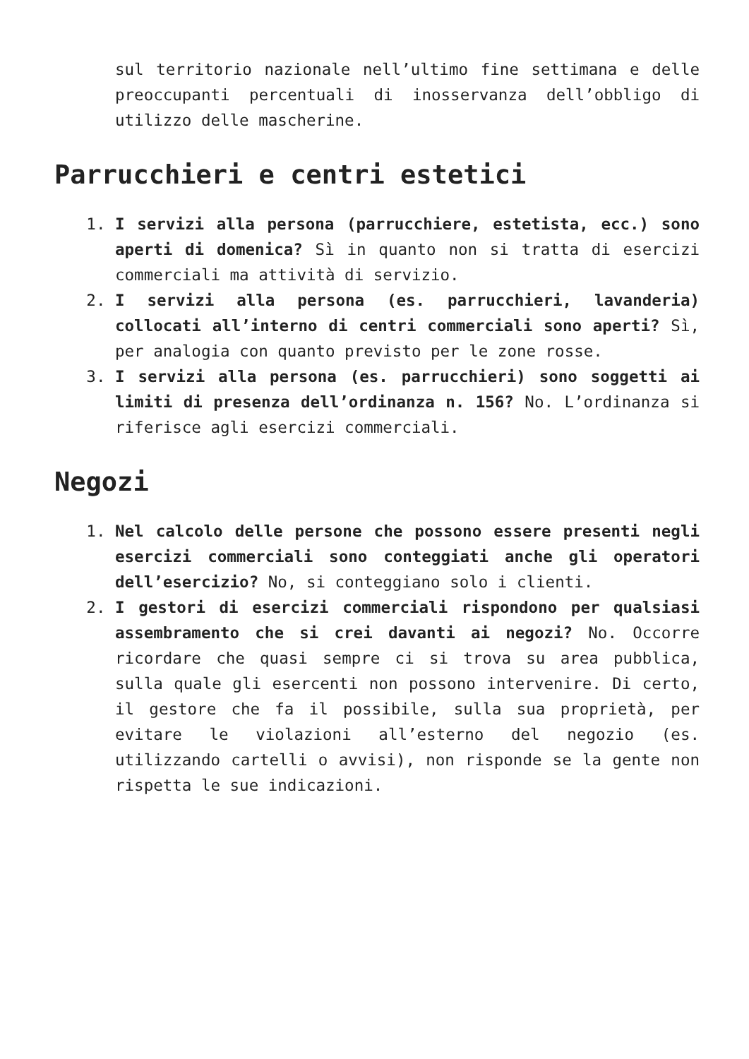sul territorio nazionale nell’ultimo fine settimana e delle preoccupanti percentuali di inosservanza dell’obbligo di utilizzo delle mascherine.
Parrucchieri e centri estetici
1. I servizi alla persona (parrucchiere, estetista, ecc.) sono aperti di domenica? Sì in quanto non si tratta di esercizi commerciali ma attività di servizio.
2. I servizi alla persona (es. parrucchieri, lavanderia) collocati all’interno di centri commerciali sono aperti? Sì, per analogia con quanto previsto per le zone rosse.
3. I servizi alla persona (es. parrucchieri) sono soggetti ai limiti di presenza dell’ordinanza n. 156? No. L’ordinanza si riferisce agli esercizi commerciali.
Negozi
1. Nel calcolo delle persone che possono essere presenti negli esercizi commerciali sono conteggiati anche gli operatori dell’esercizio? No, si conteggiano solo i clienti.
2. I gestori di esercizi commerciali rispondono per qualsiasi assembramento che si crei davanti ai negozi? No. Occorre ricordare che quasi sempre ci si trova su area pubblica, sulla quale gli esercenti non possono intervenire. Di certo, il gestore che fa il possibile, sulla sua proprietà, per evitare le violazioni all’esterno del negozio (es. utilizzando cartelli o avvisi), non risponde se la gente non rispetta le sue indicazioni.